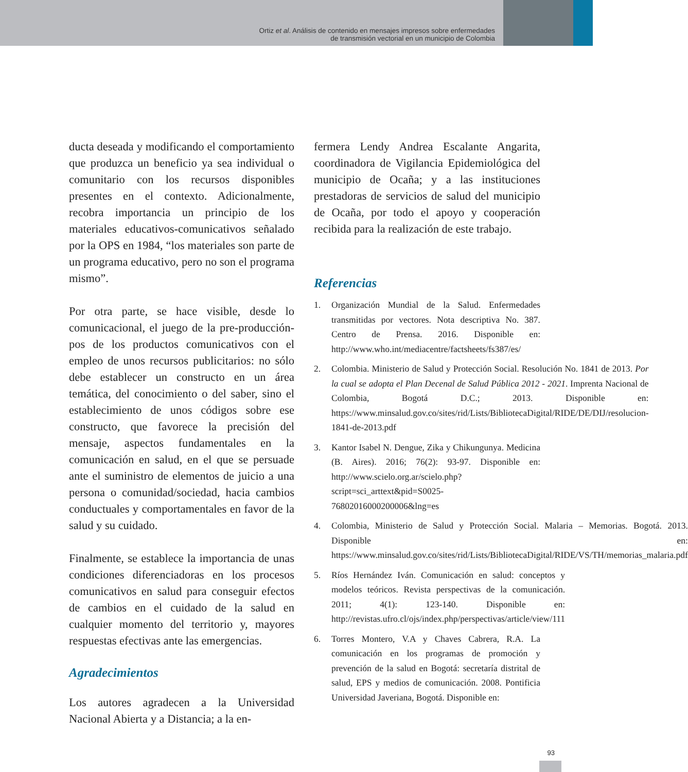Ortiz et al. Análisis de contenido en mensajes impresos sobre enfermedades
de transmisión vectorial en un municipio de Colombia
ducta deseada y modificando el comportamiento que produzca un beneficio ya sea individual o comunitario con los recursos disponibles presentes en el contexto. Adicionalmente, recobra importancia un principio de los materiales educativos-comunicativos señalado por la OPS en 1984, “los materiales son parte de un programa educativo, pero no son el programa mismo”.
Por otra parte, se hace visible, desde lo comunicacional, el juego de la pre-producción-pos de los productos comunicativos con el empleo de unos recursos publicitarios: no sólo debe establecer un constructo en un área temática, del conocimiento o del saber, sino el establecimiento de unos códigos sobre ese constructo, que favorece la precisión del mensaje, aspectos fundamentales en la comunicación en salud, en el que se persuade ante el suministro de elementos de juicio a una persona o comunidad/sociedad, hacia cambios conductuales y comportamentales en favor de la salud y su cuidado.
Finalmente, se establece la importancia de unas condiciones diferenciadoras en los procesos comunicativos en salud para conseguir efectos de cambios en el cuidado de la salud en cualquier momento del territorio y, mayores respuestas efectivas ante las emergencias.
Agradecimientos
Los autores agradecen a la Universidad Nacional Abierta y a Distancia; a la en-
fermera Lendy Andrea Escalante Angarita, coordinadora de Vigilancia Epidemiológica del municipio de Ocaña; y a las instituciones prestadoras de servicios de salud del municipio de Ocaña, por todo el apoyo y cooperación recibida para la realización de este trabajo.
Referencias
1. Organización Mundial de la Salud. Enfermedades transmitidas por vectores. Nota descriptiva No. 387. Centro de Prensa. 2016. Disponible en: http://www.who.int/mediacentre/factsheets/fs387/es/
2. Colombia. Ministerio de Salud y Protección Social. Resolución No. 1841 de 2013. Por la cual se adopta el Plan Decenal de Salud Pública 2012 - 2021. Imprenta Nacional de Colombia, Bogotá D.C.; 2013. Disponible en: https://www.minsalud.gov.co/sites/rid/Lists/BibliotecaDigital/RIDE/DE/DIJ/resolucion-1841-de-2013.pdf
3. Kantor Isabel N. Dengue, Zika y Chikungunya. Medicina (B. Aires). 2016; 76(2): 93-97. Disponible en: http://www.scielo.org.ar/scielo.php?script=sci_arttext&pid=S0025-76802016000200006&lng=es
4. Colombia, Ministerio de Salud y Protección Social. Malaria – Memorias. Bogotá. 2013. Disponible en: https://www.minsalud.gov.co/sites/rid/Lists/BibliotecaDigital/RIDE/VS/TH/memorias_malaria.pdf
5. Ríos Hernández Iván. Comunicación en salud: conceptos y modelos teóricos. Revista perspectivas de la comunicación. 2011; 4(1): 123-140. Disponible en: http://revistas.ufro.cl/ojs/index.php/perspectivas/article/view/111
6. Torres Montero, V.A y Chaves Cabrera, R.A. La comunicación en los programas de promoción y prevención de la salud en Bogotá: secretaría distrital de salud, EPS y medios de comunicación. 2008. Pontificia Universidad Javeriana, Bogotá. Disponible en:
93